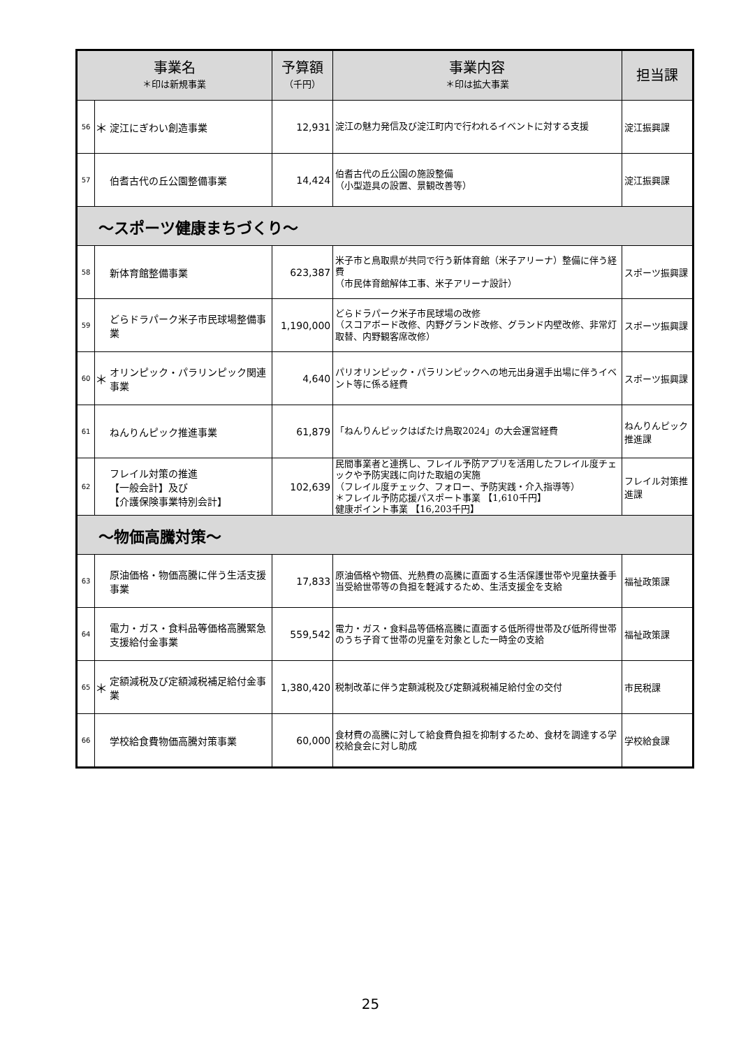| 事業名 ＊印は新規事業 | | | 予算額 （千円） | 事業内容 ＊印は拡大事業 | 担当課 |
| --- | --- | --- | --- | --- | --- |
| 56 | ＊ | 淀江にぎわい創造事業 | 12,931 | 淀江の魅力発信及び淀江町内で行われるイベントに対する支援 | 淀江振興課 |
| 57 | | 伯耆古代の丘公園整備事業 | 14,424 | 伯耆古代の丘公園の施設整備 （小型遊具の設置、景観改善等） | 淀江振興課 |
| ～スポーツ健康まちづくり～ | | | | | |
| 58 | | 新体育館整備事業 | 623,387 | 米子市と鳥取県が共同で行う新体育館（米子アリーナ）整備に伴う経費 （市民体育館解体工事、米子アリーナ設計） | スポーツ振興課 |
| 59 | | どらドラパーク米子市民球場整備事業 | 1,190,000 | どらドラパーク米子市民球場の改修 （スコアボード改修、内野グランド改修、グランド内壁改修、非常灯取替、内野観客席改修） | スポーツ振興課 |
| 60 | ＊ | オリンピック・パラリンピック関連事業 | 4,640 | パリオリンピック・パラリンピックへの地元出身選手出場に伴うイベント等に係る経費 | スポーツ振興課 |
| 61 | | ねんりんピック推進事業 | 61,879 | 「ねんりんピックはばたけ鳥取2024」の大会運営経費 | ねんりんピック推進課 |
| 62 | | フレイル対策の推進 【一般会計】及び 【介護保険事業特別会計】 | 102,639 | 民間事業者と連携し、フレイル予防アプリを活用したフレイル度チェックや予防実践に向けた取組の実施 （フレイル度チェック、フォロー、予防実践・介入指導等） ＊フレイル予防応援パスポート事業 【1,610千円】 健康ポイント事業 【16,203千円】 | フレイル対策推進課 |
| ～物価高騰対策～ | | | | | |
| 63 | | 原油価格・物価高騰に伴う生活支援事業 | 17,833 | 原油価格や物価、光熱費の高騰に直面する生活保護世帯や児童扶養手当受給世帯等の負担を軽減するため、生活支援金を支給 | 福祉政策課 |
| 64 | | 電力・ガス・食料品等価格高騰緊急支援給付金事業 | 559,542 | 電力・ガス・食料品等価格高騰に直面する低所得世帯及び低所得世帯のうち子育て世帯の児童を対象とした一時金の支給 | 福祉政策課 |
| 65 | ＊ | 定額減税及び定額減税補足給付金事業 | 1,380,420 | 税制改革に伴う定額減税及び定額減税補足給付金の交付 | 市民税課 |
| 66 | | 学校給食費物価高騰対策事業 | 60,000 | 食材費の高騰に対して給食費負担を抑制するため、食材を調達する学校給食会に対し助成 | 学校給食課 |
25